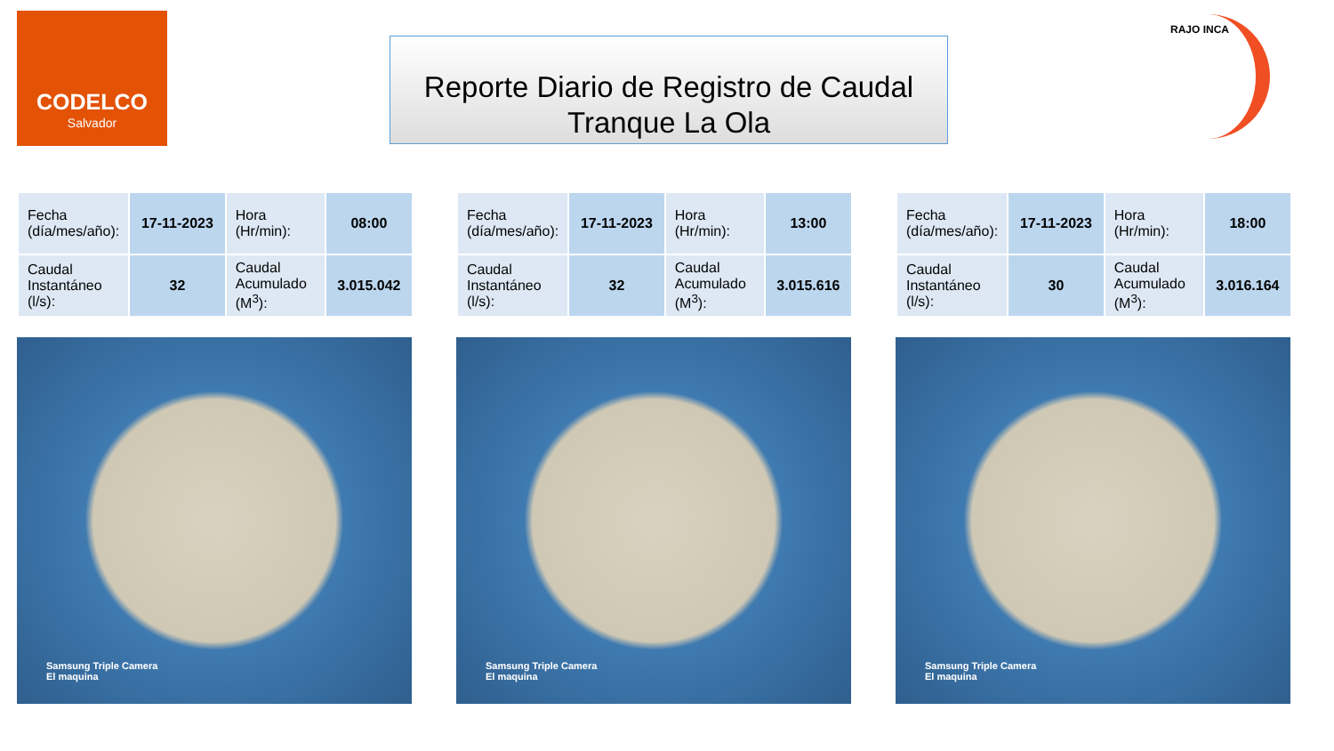CODELCO
Salvador
Reporte Diario de Registro de Caudal
Tranque La Ola
RAJO INCA
| Fecha (día/mes/año): | 17-11-2023 | Hora (Hr/min): | 08:00 |
| Caudal Instantáneo (l/s): | 32 | Caudal Acumulado (M<sup>3</sup>): | 3.015.042 |
Samsung Triple Camera
El maquina
| Fecha (día/mes/año): | 17-11-2023 | Hora (Hr/min): | 13:00 |
| Caudal Instantáneo (l/s): | 32 | Caudal Acumulado (M<sup>3</sup>): | 3.015.616 |
Samsung Triple Camera
El maquina
| Fecha (día/mes/año): | 17-11-2023 | Hora (Hr/min): | 18:00 |
| Caudal Instantáneo (l/s): | 30 | Caudal Acumulado (M<sup>3</sup>): | 3.016.164 |
Samsung Triple Camera
El maquina